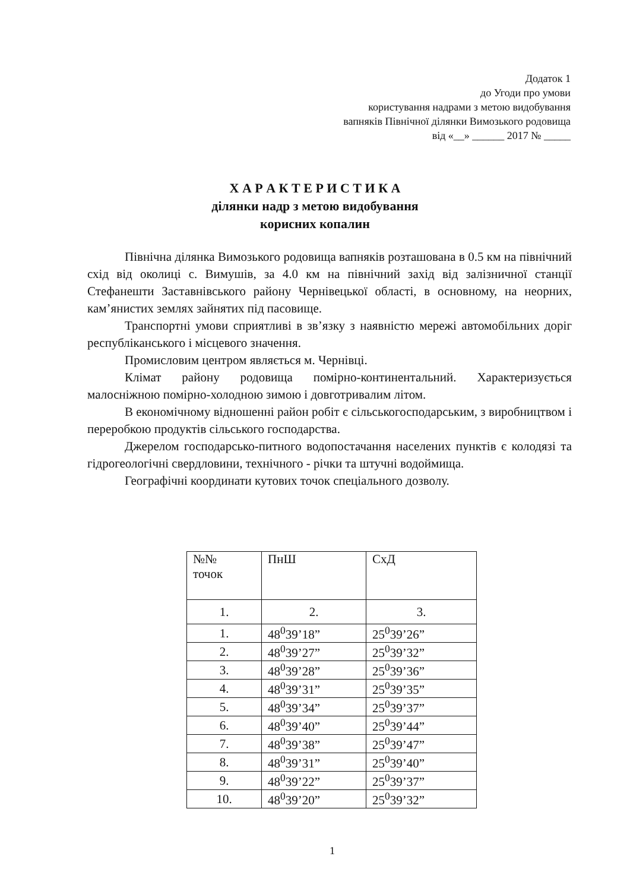Додаток 1
до Угоди про умови
користування надрами з метою видобування
вапняків Північної ділянки Вимозького родовища
від «__» ______ 2017 № _____
Х А Р А К Т Е Р И С Т И К А
ділянки надр з метою видобування
корисних копалин
Північна ділянка Вимозького родовища вапняків розташована в 0.5 км на північний схід від околиці с. Вимушів, за 4.0 км на північний захід від залізничної станції Стефанешти Заставнівського району Чернівецької області, в основному, на неорних, кам’янистих землях зайнятих під пасовище.
Транспортні умови сприятливі в зв’язку з наявністю мережі автомобільних доріг республіканського і місцевого значення.
Промисловим центром являється м. Чернівці.
Клімат району родовища помірно-континентальний. Характеризується малосніжною помірно-холодною зимою і довготривалим літом.
В економічному відношенні район робіт є сільськогосподарським, з виробництвом і переробкою продуктів сільського господарства.
Джерелом господарсько-питного водопостачання населених пунктів є колодязі та гідрогеологічні свердловини, технічного - річки та штучні водоймища.
Географічні координати кутових точок спеціального дозволу.
| №№ точок | ПнШ | СхД |
| 1. | 2. | 3. |
| 1. | 48<sup>0</sup>39’18” | 25<sup>0</sup>39’26” |
| 2. | 48<sup>0</sup>39’27” | 25<sup>0</sup>39’32” |
| 3. | 48<sup>0</sup>39’28” | 25<sup>0</sup>39’36” |
| 4. | 48<sup>0</sup>39’31” | 25<sup>0</sup>39’35” |
| 5. | 48<sup>0</sup>39’34” | 25<sup>0</sup>39’37” |
| 6. | 48<sup>0</sup>39’40” | 25<sup>0</sup>39’44” |
| 7. | 48<sup>0</sup>39’38” | 25<sup>0</sup>39’47” |
| 8. | 48<sup>0</sup>39’31” | 25<sup>0</sup>39’40” |
| 9. | 48<sup>0</sup>39’22” | 25<sup>0</sup>39’37” |
| 10. | 48<sup>0</sup>39’20” | 25<sup>0</sup>39’32” |
1